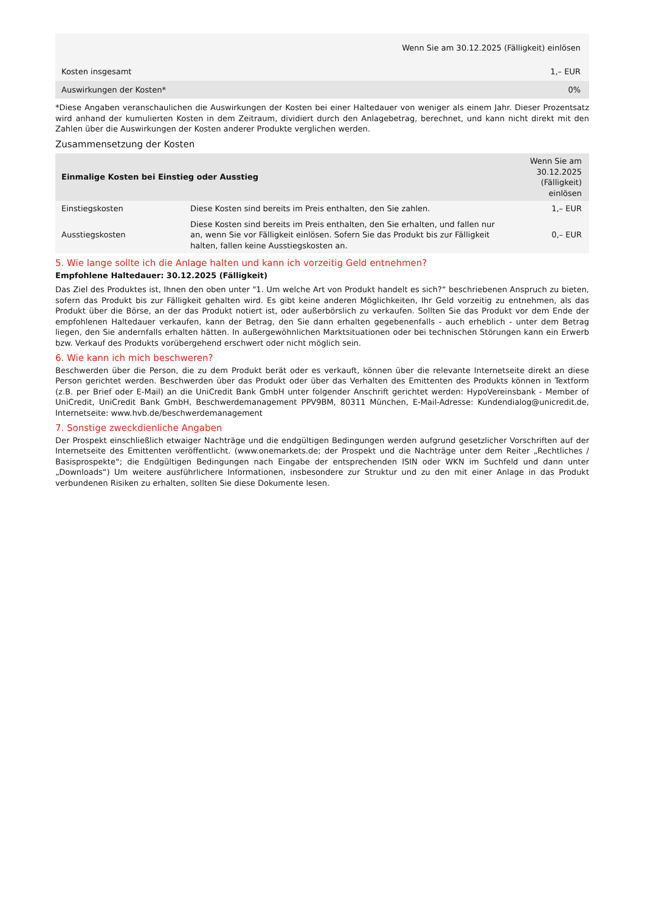| | Wenn Sie am 30.12.2025 (Fälligkeit) einlösen |
| --- | --- |
| Kosten insgesamt | 1,– EUR |
| Auswirkungen der Kosten* | 0% |
*Diese Angaben veranschaulichen die Auswirkungen der Kosten bei einer Haltedauer von weniger als einem Jahr. Dieser Prozentsatz wird anhand der kumulierten Kosten in dem Zeitraum, dividiert durch den Anlagebetrag, berechnet, und kann nicht direkt mit den Zahlen über die Auswirkungen der Kosten anderer Produkte verglichen werden.
Zusammensetzung der Kosten
| Einmalige Kosten bei Einstieg oder Ausstieg | | Wenn Sie am 30.12.2025 (Fälligkeit) einlösen |
| --- | --- | --- |
| Einstiegskosten | Diese Kosten sind bereits im Preis enthalten, den Sie zahlen. | 1,– EUR |
| Ausstiegskosten | Diese Kosten sind bereits im Preis enthalten, den Sie erhalten, und fallen nur an, wenn Sie vor Fälligkeit einlösen. Sofern Sie das Produkt bis zur Fälligkeit halten, fallen keine Ausstiegskosten an. | 0,– EUR |
5. Wie lange sollte ich die Anlage halten und kann ich vorzeitig Geld entnehmen?
Empfohlene Haltedauer: 30.12.2025 (Fälligkeit)
Das Ziel des Produktes ist, Ihnen den oben unter "1. Um welche Art von Produkt handelt es sich?“ beschriebenen Anspruch zu bieten, sofern das Produkt bis zur Fälligkeit gehalten wird. Es gibt keine anderen Möglichkeiten, Ihr Geld vorzeitig zu entnehmen, als das Produkt über die Börse, an der das Produkt notiert ist, oder außerbörslich zu verkaufen. Sollten Sie das Produkt vor dem Ende der empfohlenen Haltedauer verkaufen, kann der Betrag, den Sie dann erhalten gegebenenfalls - auch erheblich - unter dem Betrag liegen, den Sie andernfalls erhalten hätten. In außergewöhnlichen Marktsituationen oder bei technischen Störungen kann ein Erwerb bzw. Verkauf des Produkts vorübergehend erschwert oder nicht möglich sein.
6. Wie kann ich mich beschweren?
Beschwerden über die Person, die zu dem Produkt berät oder es verkauft, können über die relevante Internetseite direkt an diese Person gerichtet werden. Beschwerden über das Produkt oder über das Verhalten des Emittenten des Produkts können in Textform (z.B. per Brief oder E-Mail) an die UniCredit Bank GmbH unter folgender Anschrift gerichtet werden: HypoVereinsbank - Member of UniCredit, UniCredit Bank GmbH, Beschwerdemanagement PPV9BM, 80311 München, E-Mail-Adresse: Kundendialog@unicredit.de, Internetseite: www.hvb.de/beschwerdemanagement
7. Sonstige zweckdienliche Angaben
Der Prospekt einschließlich etwaiger Nachträge und die endgültigen Bedingungen werden aufgrund gesetzlicher Vorschriften auf der Internetseite des Emittenten veröffentlicht. (www.onemarkets.de; der Prospekt und die Nachträge unter dem Reiter „Rechtliches / Basisprospekte“; die Endgültigen Bedingungen nach Eingabe der entsprechenden ISIN oder WKN im Suchfeld und dann unter „Downloads“) Um weitere ausführlichere Informationen, insbesondere zur Struktur und zu den mit einer Anlage in das Produkt verbundenen Risiken zu erhalten, sollten Sie diese Dokumente lesen.